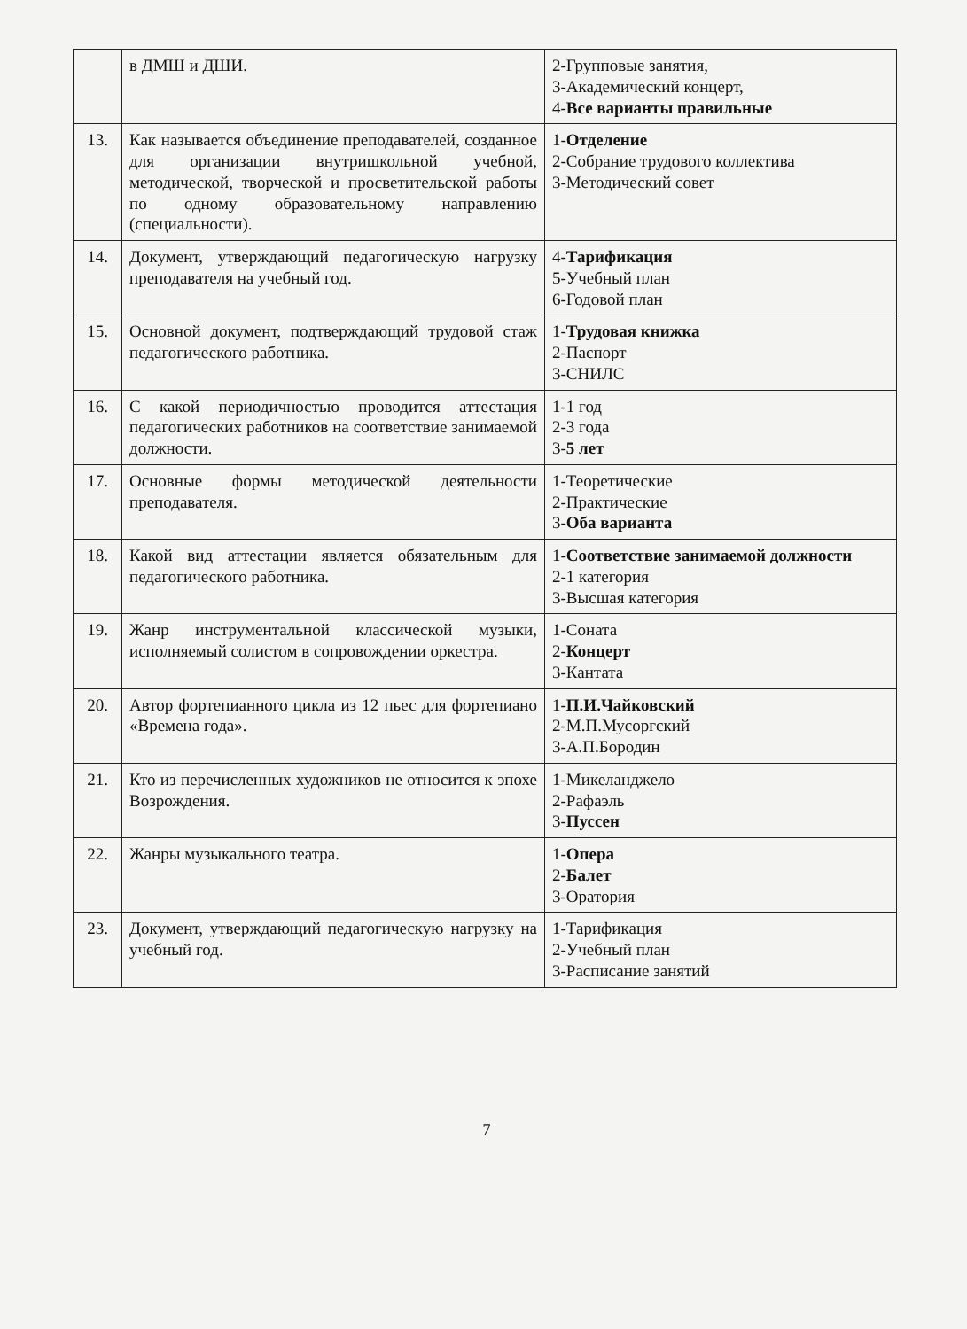| | в ДМШ и ДШИ. | 2-Групповые занятия, 3-Академический концерт, 4- Все варианты правильные |
| 13. | Как называется объединение преподавателей, созданное для организации внутришкольной учебной, методической, творческой и просветительской работы по одному образовательному направлению (специальности). | 1- Отделение 2-Собрание трудового коллектива 3-Методический совет |
| 14. | Документ, утверждающий педагогическую нагрузку преподавателя на учебный год. | 4- Тарификация 5-Учебный план 6-Годовой план |
| 15. | Основной документ, подтверждающий трудовой стаж педагогического работника. | 1- Трудовая книжка 2-Паспорт 3-СНИЛС |
| 16. | С какой периодичностью проводится аттестация педагогических работников на соответствие занимаемой должности. | 1-1 год 2-3 года 3- 5 лет |
| 17. | Основные формы методической деятельности преподавателя. | 1-Теоретические 2-Практические 3- Оба варианта |
| 18. | Какой вид аттестации является обязательным для педагогического работника. | 1- Соответствие занимаемой должности 2-1 категория 3-Высшая категория |
| 19. | Жанр инструментальной классической музыки, исполняемый солистом в сопровождении оркестра. | 1-Соната 2- Концерт 3-Кантата |
| 20. | Автор фортепианного цикла из 12 пьес для фортепиано «Времена года». | 1- П.И.Чайковский 2-М.П.Мусоргский 3-А.П.Бородин |
| 21. | Кто из перечисленных художников не относится к эпохе Возрождения. | 1-Микеланджело 2-Рафаэль 3- Пуссен |
| 22. | Жанры музыкального театра. | 1- Опера 2- Балет 3-Оратория |
| 23. | Документ, утверждающий педагогическую нагрузку на учебный год. | 1-Тарификация 2-Учебный план 3-Расписание занятий |
7